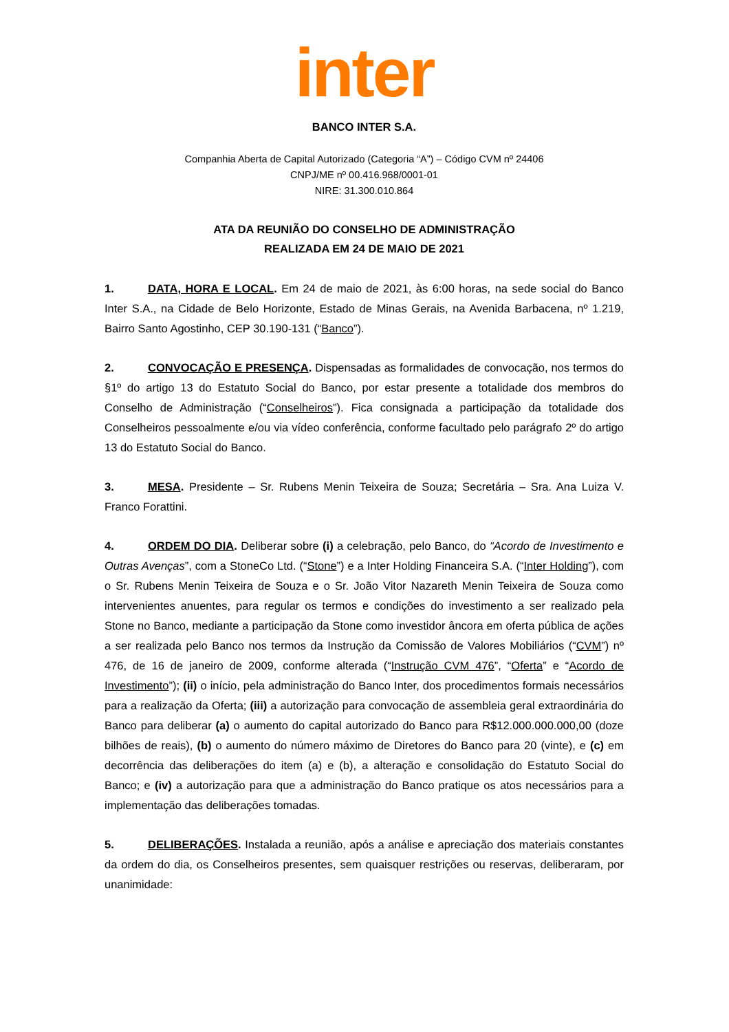inter
BANCO INTER S.A.
Companhia Aberta de Capital Autorizado (Categoria “A”) – Código CVM nº 24406
CNPJ/ME nº 00.416.968/0001-01
NIRE: 31.300.010.864
ATA DA REUNIÃO DO CONSELHO DE ADMINISTRAÇÃO
REALIZADA EM 24 DE MAIO DE 2021
1. DATA, HORA E LOCAL. Em 24 de maio de 2021, às 6:00 horas, na sede social do Banco Inter S.A., na Cidade de Belo Horizonte, Estado de Minas Gerais, na Avenida Barbacena, nº 1.219, Bairro Santo Agostinho, CEP 30.190-131 (“Banco”).
2. CONVOCAÇÃO E PRESENÇA. Dispensadas as formalidades de convocação, nos termos do §1º do artigo 13 do Estatuto Social do Banco, por estar presente a totalidade dos membros do Conselho de Administração (“Conselheiros”). Fica consignada a participação da totalidade dos Conselheiros pessoalmente e/ou via vídeo conferência, conforme facultado pelo parágrafo 2º do artigo 13 do Estatuto Social do Banco.
3. MESA. Presidente – Sr. Rubens Menin Teixeira de Souza; Secretária – Sra. Ana Luiza V. Franco Forattini.
4. ORDEM DO DIA. Deliberar sobre (i) a celebração, pelo Banco, do “Acordo de Investimento e Outras Avenças”, com a StoneCo Ltd. (“Stone”) e a Inter Holding Financeira S.A. (“Inter Holding”), com o Sr. Rubens Menin Teixeira de Souza e o Sr. João Vitor Nazareth Menin Teixeira de Souza como intervenientes anuentes, para regular os termos e condições do investimento a ser realizado pela Stone no Banco, mediante a participação da Stone como investidor âncora em oferta pública de ações a ser realizada pelo Banco nos termos da Instrução da Comissão de Valores Mobiliários (“CVM”) nº 476, de 16 de janeiro de 2009, conforme alterada (“Instrução CVM 476”, “Oferta” e “Acordo de Investimento”); (ii) o início, pela administração do Banco Inter, dos procedimentos formais necessários para a realização da Oferta; (iii) a autorização para convocação de assembleia geral extraordinária do Banco para deliberar (a) o aumento do capital autorizado do Banco para R$12.000.000.000,00 (doze bilhões de reais), (b) o aumento do número máximo de Diretores do Banco para 20 (vinte), e (c) em decorrência das deliberações do item (a) e (b), a alteração e consolidação do Estatuto Social do Banco; e (iv) a autorização para que a administração do Banco pratique os atos necessários para a implementação das deliberações tomadas.
5. DELIBERAÇÕES. Instalada a reunião, após a análise e apreciação dos materiais constantes da ordem do dia, os Conselheiros presentes, sem quaisquer restrições ou reservas, deliberaram, por unanimidade: